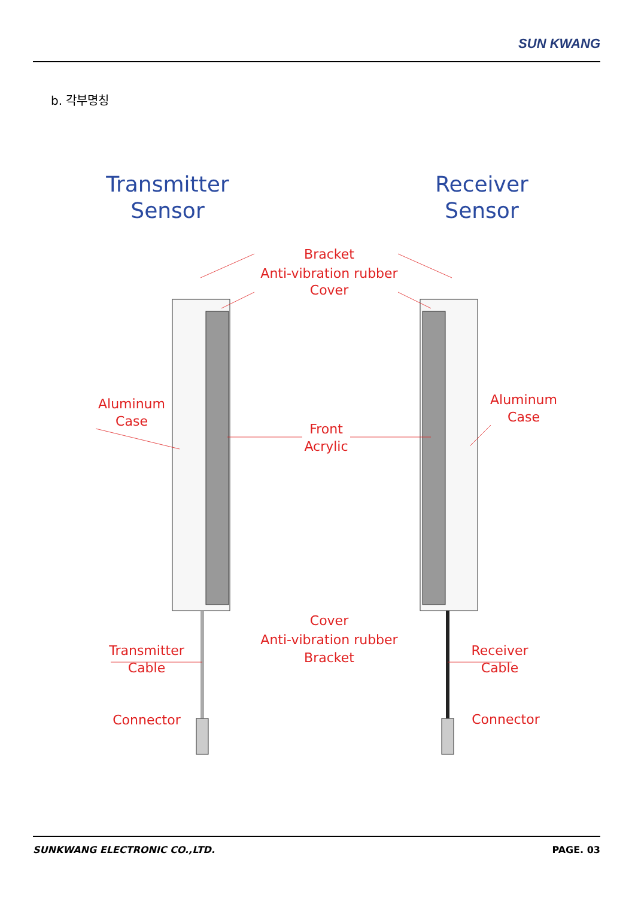SUN KWANG
b. 각부명칭
Transmitter
Sensor
Receiver
Sensor
Bracket
Anti-vibration rubber
Cover
Aluminum
Case
Aluminum
Case
Front
Acrylic
Cover
Anti-vibration rubber
Bracket
Transmitter
Cable
Receiver
Cable
Connector Connector
SUNKWANG ELECTRONIC CO.,LTD. PAGE. 03